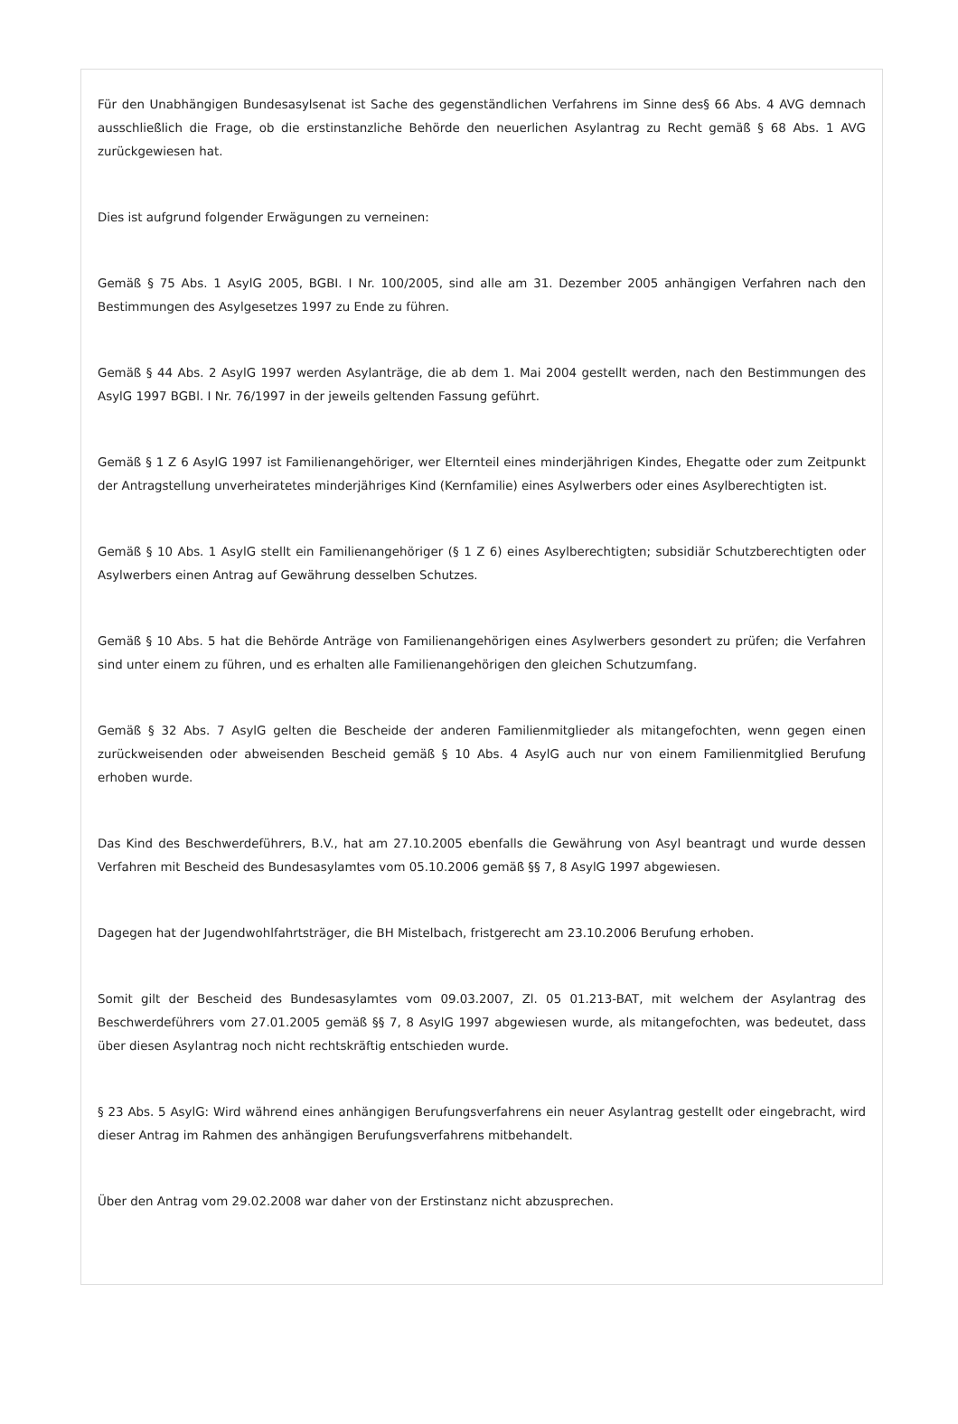Für den Unabhängigen Bundesasylsenat ist Sache des gegenständlichen Verfahrens im Sinne des§ 66 Abs. 4 AVG demnach ausschließlich die Frage, ob die erstinstanzliche Behörde den neuerlichen Asylantrag zu Recht gemäß § 68 Abs. 1 AVG zurückgewiesen hat.
Dies ist aufgrund folgender Erwägungen zu verneinen:
Gemäß § 75 Abs. 1 AsylG 2005, BGBI. I Nr. 100/2005, sind alle am 31. Dezember 2005 anhängigen Verfahren nach den Bestimmungen des Asylgesetzes 1997 zu Ende zu führen.
Gemäß § 44 Abs. 2 AsylG 1997 werden Asylanträge, die ab dem 1. Mai 2004 gestellt werden, nach den Bestimmungen des AsylG 1997 BGBl. I Nr. 76/1997 in der jeweils geltenden Fassung geführt.
Gemäß § 1 Z 6 AsylG 1997 ist Familienangehöriger, wer Elternteil eines minderjährigen Kindes, Ehegatte oder zum Zeitpunkt der Antragstellung unverheiratetes minderjähriges Kind (Kernfamilie) eines Asylwerbers oder eines Asylberechtigten ist.
Gemäß § 10 Abs. 1 AsylG stellt ein Familienangehöriger (§ 1 Z 6) eines Asylberechtigten; subsidiär Schutzberechtigten oder Asylwerbers einen Antrag auf Gewährung desselben Schutzes.
Gemäß § 10 Abs. 5 hat die Behörde Anträge von Familienangehörigen eines Asylwerbers gesondert zu prüfen; die Verfahren sind unter einem zu führen, und es erhalten alle Familienangehörigen den gleichen Schutzumfang.
Gemäß § 32 Abs. 7 AsylG gelten die Bescheide der anderen Familienmitglieder als mitangefochten, wenn gegen einen zurückweisenden oder abweisenden Bescheid gemäß § 10 Abs. 4 AsylG auch nur von einem Familienmitglied Berufung erhoben wurde.
Das Kind des Beschwerdeführers, B.V., hat am 27.10.2005 ebenfalls die Gewährung von Asyl beantragt und wurde dessen Verfahren mit Bescheid des Bundesasylamtes vom 05.10.2006 gemäß §§ 7, 8 AsylG 1997 abgewiesen.
Dagegen hat der Jugendwohlfahrtsträger, die BH Mistelbach, fristgerecht am 23.10.2006 Berufung erhoben.
Somit gilt der Bescheid des Bundesasylamtes vom 09.03.2007, Zl. 05 01.213-BAT, mit welchem der Asylantrag des Beschwerdeführers vom 27.01.2005 gemäß §§ 7, 8 AsylG 1997 abgewiesen wurde, als mitangefochten, was bedeutet, dass über diesen Asylantrag noch nicht rechtskräftig entschieden wurde.
§ 23 Abs. 5 AsylG: Wird während eines anhängigen Berufungsverfahrens ein neuer Asylantrag gestellt oder eingebracht, wird dieser Antrag im Rahmen des anhängigen Berufungsverfahrens mitbehandelt.
Über den Antrag vom 29.02.2008 war daher von der Erstinstanz nicht abzusprechen.